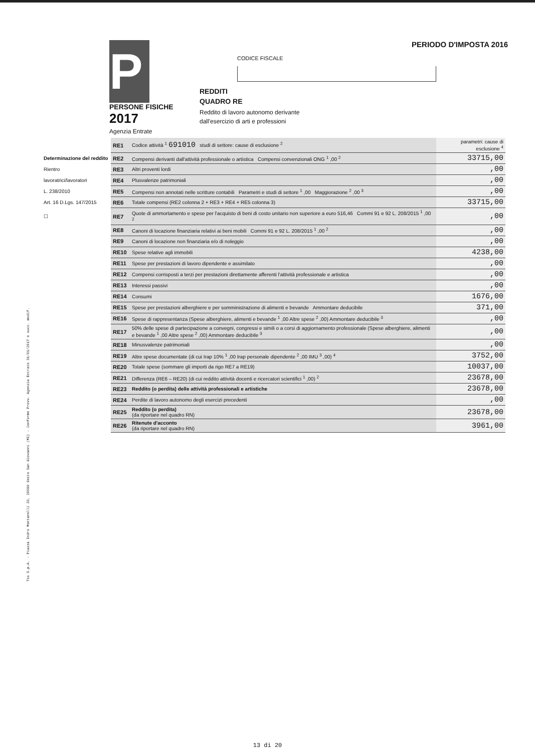Tss S.p.A. - Piazza Indro Montanelli 20, 20099 Sesto San Giovanni (MI) - Conforme Provv. Agenzia Entrate 31/01/2017 e succ. modif.
PERIODO D'IMPOSTA 2016
CODICE FISCALE
P
PERSONE FISICHE
2017
Agenzia Entrate
REDDITI
QUADRO RE
Reddito di lavoro autonomo derivante
dall'esercizio di arti e professioni
| | RE1 | Codice attività <sup>1</sup> 691010 studi di settore: cause di esclusione <sup>2</sup> | parametri: cause di esclusione <sup>4</sup> |
| Determinazione del reddito | RE2 | Compensi derivanti dall'attività professionale o artistica Compensi convenzionali ONG <sup>1</sup> ,00 <sup>2</sup> | 33715,00 |
| Rientro | RE3 | Altri proventi lordi | ,00 |
| lavoratrici/lavoratori | RE4 | Plusvalenze patrimoniali | ,00 |
| L. 238/2010 | RE5 | Compensi non annotati nelle scritture contabili Parametri e studi di settore <sup>1</sup> ,00 Maggiorazione <sup>2</sup> ,00 <sup>3</sup> | ,00 |
| Art. 16 D.Lgs. 147/2015 | RE6 | Totale compensi (RE2 colonna 2 + RE3 + RE4 + RE5 colonna 3) | 33715,00 |
| ☐ | RE7 | Quote di ammortamento e spese per l'acquisto di beni di costo unitario non superiore a euro 516,46 Commi 91 e 92 L. 208/2015 <sup>1</sup> ,00 <sup>2</sup> | ,00 |
| | RE8 | Canoni di locazione finanziaria relativi ai beni mobili Commi 91 e 92 L. 208/2015 <sup>1</sup> ,00 <sup>2</sup> | ,00 |
| | RE9 | Canoni di locazione non finanziaria e/o di noleggio | ,00 |
| | RE10 | Spese relative agli immobili | 4238,00 |
| | RE11 | Spese per prestazioni di lavoro dipendente e assimilato | ,00 |
| | RE12 | Compensi corrisposti a terzi per prestazioni direttamente afferenti l'attività professionale e artistica | ,00 |
| | RE13 | Interessi passivi | ,00 |
| | RE14 | Consumi | 1676,00 |
| | RE15 | Spese per prestazioni alberghiere e per somministrazione di alimenti e bevande Ammontare deducibile | 371,00 |
| | RE16 | Spese di rappresentanza (Spese alberghiere, alimenti e bevande <sup>1</sup> ,00 Altre spese <sup>2</sup> ,00) Ammontare deducibile <sup>3</sup> | ,00 |
| | RE17 | 50% delle spese di partecipazione a convegni, congressi e simili o a corsi di aggiornamento professionale (Spese alberghiere, alimenti e bevande <sup>1</sup> ,00 Altre spese <sup>2</sup> ,00) Ammontare deducibile <sup>3</sup> | ,00 |
| | RE18 | Minusvalenze patrimoniali | ,00 |
| | RE19 | Altre spese documentate (di cui Irap 10% <sup>1</sup> ,00 Irap personale dipendente <sup>2</sup> ,00 IMU <sup>3</sup> ,00) <sup>4</sup> | 3752,00 |
| | RE20 | Totale spese (sommare gli importi da rigo RE7 a RE19) | 10037,00 |
| | RE21 | Differenza (RE6 – RE20) (di cui reddito attività docenti e ricercatori scientifici <sup>1</sup> ,00) <sup>2</sup> | 23678,00 |
| | RE23 | Reddito (o perdita) delle attività professionali e artistiche | 23678,00 |
| | RE24 | Perdite di lavoro autonomo degli esercizi precedenti | ,00 |
| | RE25 | Reddito (o perdita) (da riportare nel quadro RN) | 23678,00 |
| | RE26 | Ritenute d'acconto (da riportare nel quadro RN) | 3961,00 |
13 di 20